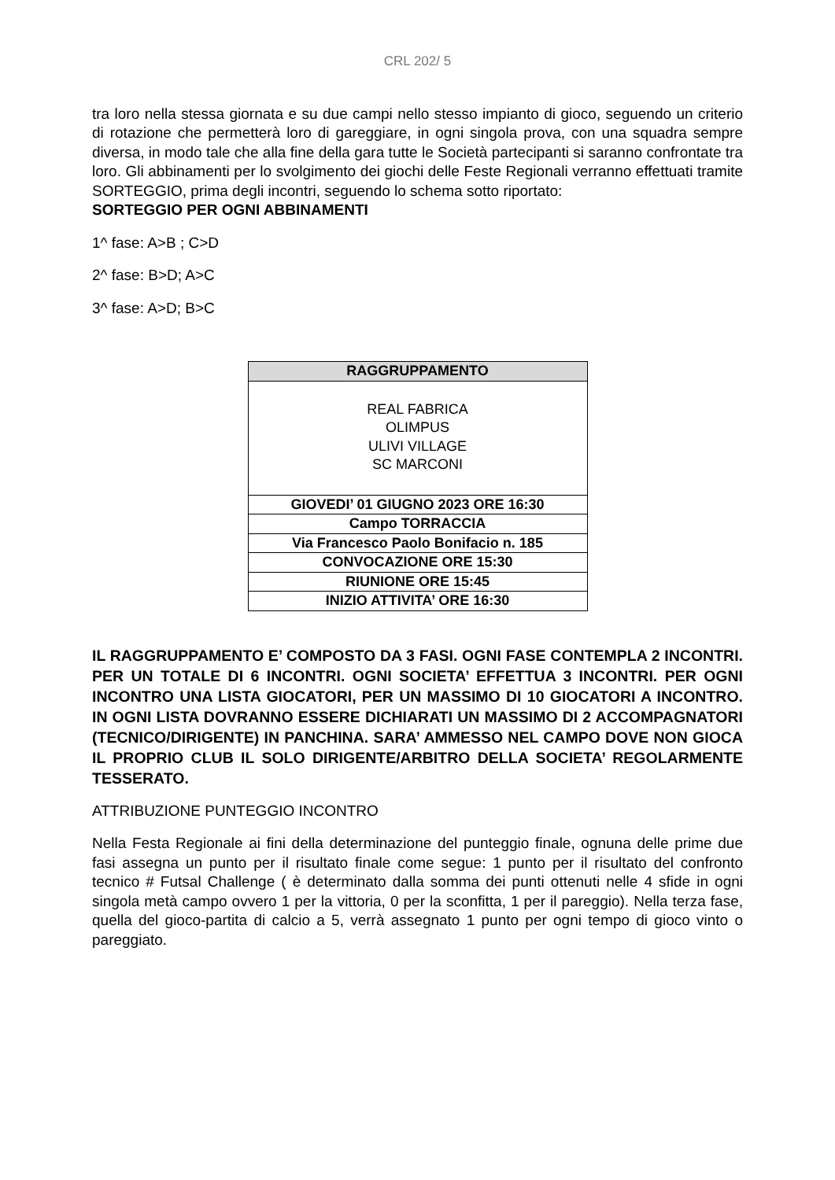CRL 202/ 5
tra loro nella stessa giornata e su due campi nello stesso impianto di gioco, seguendo un criterio di rotazione che permetterà loro di gareggiare, in ogni singola prova, con una squadra sempre diversa, in modo tale che alla fine della gara tutte le Società partecipanti si saranno confrontate tra loro. Gli abbinamenti per lo svolgimento dei giochi delle Feste Regionali verranno effettuati tramite SORTEGGIO, prima degli incontri, seguendo lo schema sotto riportato:
SORTEGGIO PER OGNI ABBINAMENTI
1^ fase: A>B ; C>D
2^ fase: B>D; A>C
3^ fase: A>D; B>C
| RAGGRUPPAMENTO |
| --- |
| REAL FABRICA OLIMPUS ULIVI VILLAGE SC MARCONI |
| GIOVEDI’ 01 GIUGNO 2023 ORE 16:30 |
| Campo TORRACCIA |
| Via Francesco Paolo Bonifacio n. 185 |
| CONVOCAZIONE ORE 15:30 |
| RIUNIONE ORE 15:45 |
| INIZIO ATTIVITA’ ORE 16:30 |
IL RAGGRUPPAMENTO E’ COMPOSTO DA 3 FASI. OGNI FASE CONTEMPLA 2 INCONTRI. PER UN TOTALE DI 6 INCONTRI. OGNI SOCIETA’ EFFETTUA 3 INCONTRI. PER OGNI INCONTRO UNA LISTA GIOCATORI, PER UN MASSIMO DI 10 GIOCATORI A INCONTRO. IN OGNI LISTA DOVRANNO ESSERE DICHIARATI UN MASSIMO DI 2 ACCOMPAGNATORI (TECNICO/DIRIGENTE) IN PANCHINA. SARA’ AMMESSO NEL CAMPO DOVE NON GIOCA IL PROPRIO CLUB IL SOLO DIRIGENTE/ARBITRO DELLA SOCIETA’ REGOLARMENTE TESSERATO.
ATTRIBUZIONE PUNTEGGIO INCONTRO
Nella Festa Regionale ai fini della determinazione del punteggio finale, ognuna delle prime due fasi assegna un punto per il risultato finale come segue: 1 punto per il risultato del confronto tecnico # Futsal Challenge ( è determinato dalla somma dei punti ottenuti nelle 4 sfide in ogni singola metà campo ovvero 1 per la vittoria, 0 per la sconfitta, 1 per il pareggio). Nella terza fase, quella del gioco-partita di calcio a 5, verrà assegnato 1 punto per ogni tempo di gioco vinto o pareggiato.